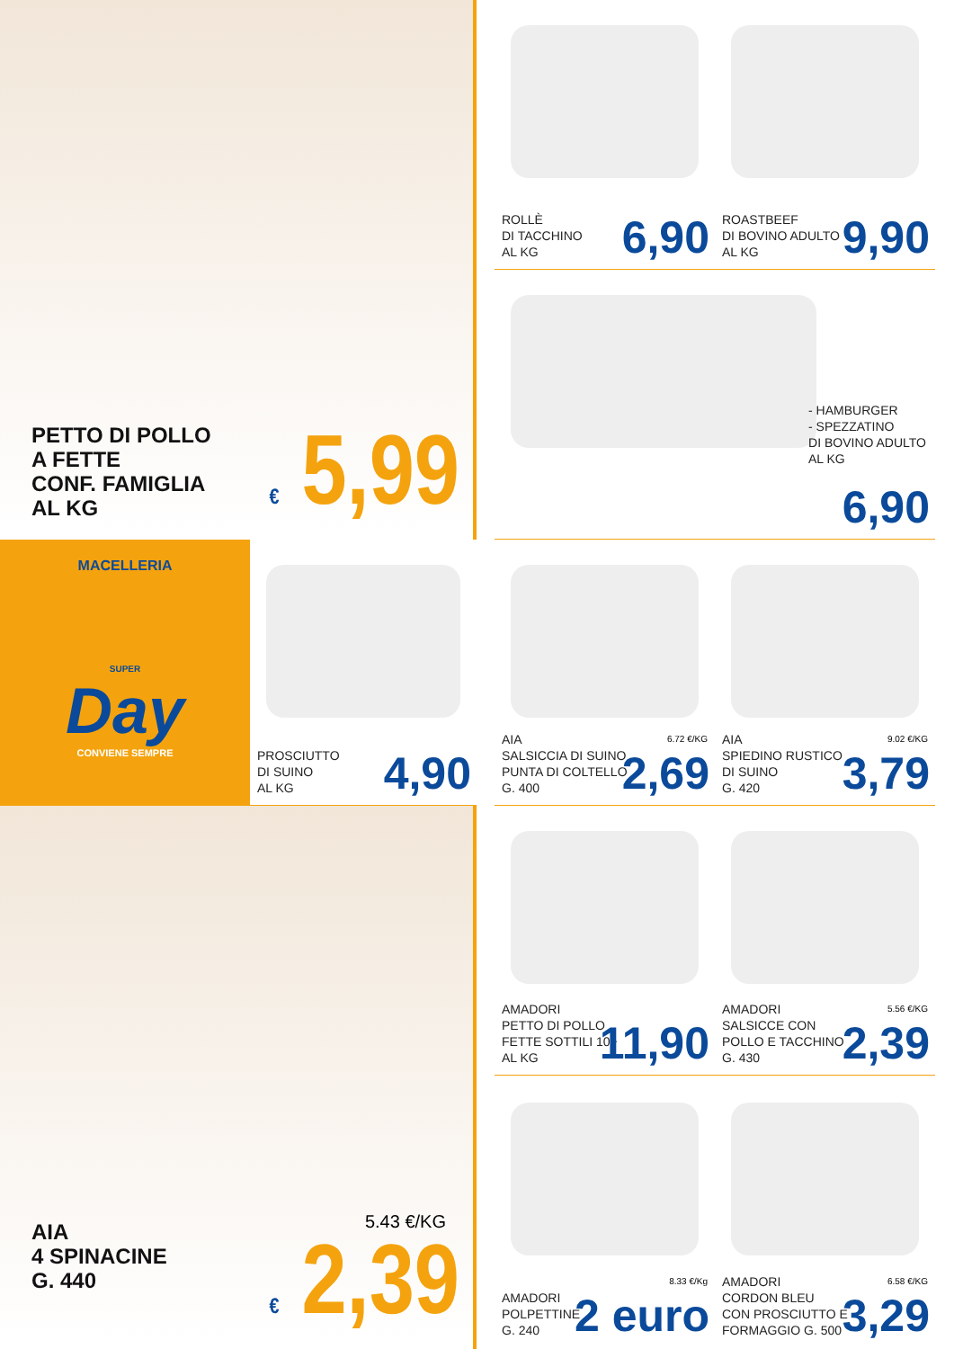PETTO DI POLLO
A FETTE
CONF. FAMIGLIA
AL KG
€ 5,99
ROLLÈ
DI TACCHINO
AL KG
6,90
ROASTBEEF
DI BOVINO ADULTO
AL KG
9,90
- HAMBURGER
- SPEZZATINO
DI BOVINO ADULTO
AL KG
6,90
MACELLERIA
SUPER
Day
CONVIENE SEMPRE
PROSCIUTTO
DI SUINO
AL KG
4,90
AIA
SALSICCIA DI SUINO
PUNTA DI COLTELLO
G. 400
6.72 €/KG
2,69
AIA
SPIEDINO RUSTICO
DI SUINO
G. 420
9.02 €/KG
3,79
AIA
4 SPINACINE
G. 440
5.43 €/KG
€ 2,39
AMADORI
PETTO DI POLLO
FETTE SOTTILI 10+
AL KG
11,90
AMADORI
SALSICCE CON
POLLO E TACCHINO
G. 430
5.56 €/KG
2,39
AMADORI
POLPETTINE
G. 240
8.33 €/Kg
2 euro
AMADORI
CORDON BLEU
CON PROSCIUTTO E
FORMAGGIO G. 500
6.58 €/KG
3,29